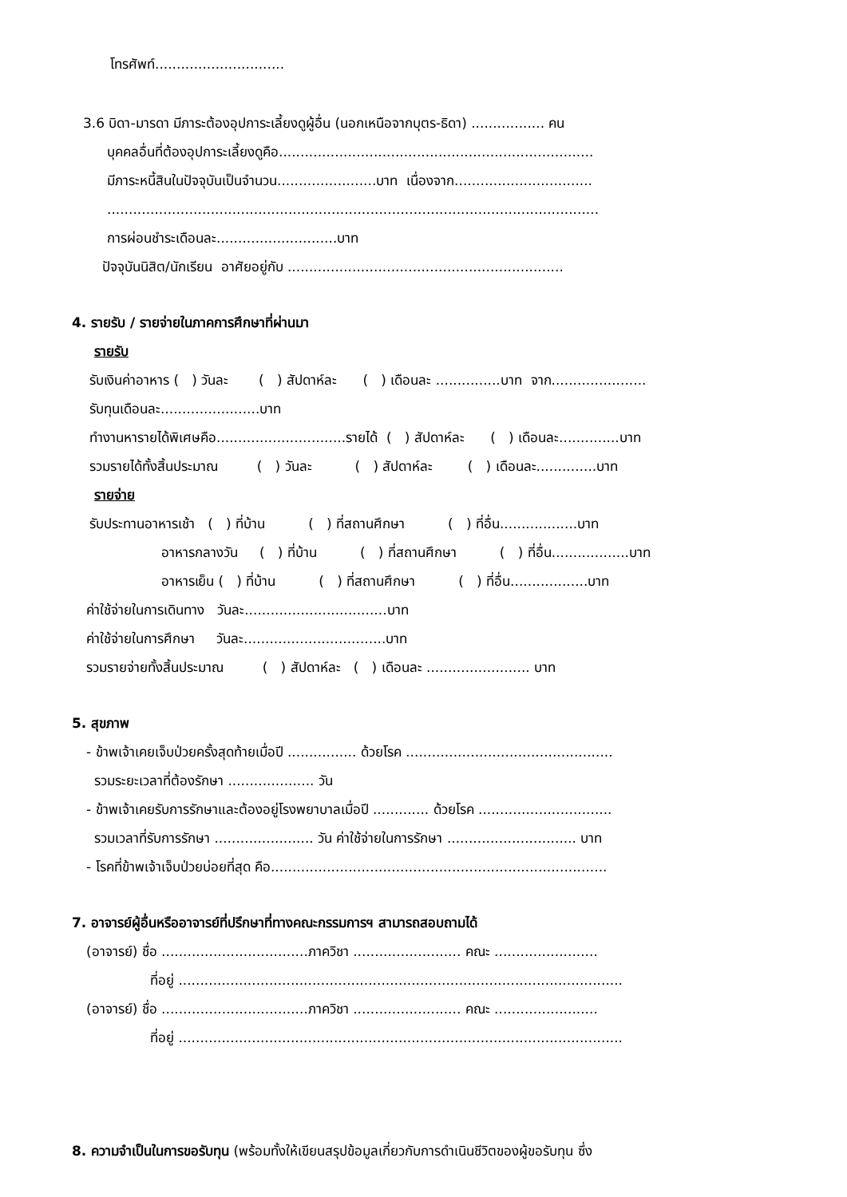โทรศัพท์..............................
3.6 บิดา-มารดา มีภาระต้องอุปการะเลี้ยงดูผู้อื่น (นอกเหนือจากบุตร-ธิดา) ................. คน
บุคคลอื่นที่ต้องอุปการะเลี้ยงดูคือ.........................................................................
มีภาระหนี้สินในปัจจุบันเป็นจำนวน.......................บาท เนื่องจาก................................
..................................................................................................................
การผ่อนชำระเดือนละ............................บาท
ปัจจุบันนิสิต/นักเรียน อาศัยอยู่กับ ................................................................
4. รายรับ / รายจ่ายในภาคการศึกษาที่ผ่านมา
รายรับ
รับเงินค่าอาหาร ( ) วันละ ( ) สัปดาห์ละ ( ) เดือนละ ...............บาท จาก......................
รับทุนเดือนละ.......................บาท
ทำงานหารายได้พิเศษคือ..............................รายได้ ( ) สัปดาห์ละ ( ) เดือนละ..............บาท
รวมรายได้ทั้งสิ้นประมาณ ( ) วันละ ( ) สัปดาห์ละ ( ) เดือนละ..............บาท
รายจ่าย
รับประทานอาหารเช้า ( ) ที่บ้าน ( ) ที่สถานศึกษา ( ) ที่อื่น..................บาท
อาหารกลางวัน ( ) ที่บ้าน ( ) ที่สถานศึกษา ( ) ที่อื่น..................บาท
อาหารเย็น ( ) ที่บ้าน ( ) ที่สถานศึกษา ( ) ที่อื่น..................บาท
ค่าใช้จ่ายในการเดินทาง วันละ.................................บาท
ค่าใช้จ่ายในการศึกษา วันละ.................................บาท
รวมรายจ่ายทั้งสิ้นประมาณ ( ) สัปดาห์ละ ( ) เดือนละ ........................ บาท
5. สุขภาพ
- ข้าพเจ้าเคยเจ็บป่วยครั้งสุดท้ายเมื่อปี ................ ด้วยโรค ................................................
รวมระยะเวลาที่ต้องรักษา .................... วัน
- ข้าพเจ้าเคยรับการรักษาและต้องอยู่โรงพยาบาลเมื่อปี ............. ด้วยโรค ...............................
รวมเวลาที่รับการรักษา ....................... วัน ค่าใช้จ่ายในการรักษา .............................. บาท
- โรคที่ข้าพเจ้าเจ็บป่วยบ่อยที่สุด คือ..............................................................................
7. อาจารย์ผู้อื่นหรืออาจารย์ที่ปรึกษาที่ทางคณะกรรมการฯ สามารถสอบถามได้
(อาจารย์) ชื่อ ..................................ภาควิชา ......................... คณะ ........................
ที่อยู่ .......................................................................................................
(อาจารย์) ชื่อ ..................................ภาควิชา ......................... คณะ ........................
ที่อยู่ .......................................................................................................
8. ความจำเป็นในการขอรับทุน (พร้อมทั้งให้เขียนสรุปข้อมูลเกี่ยวกับการดำเนินชีวิตของผู้ขอรับทุน ซึ่ง